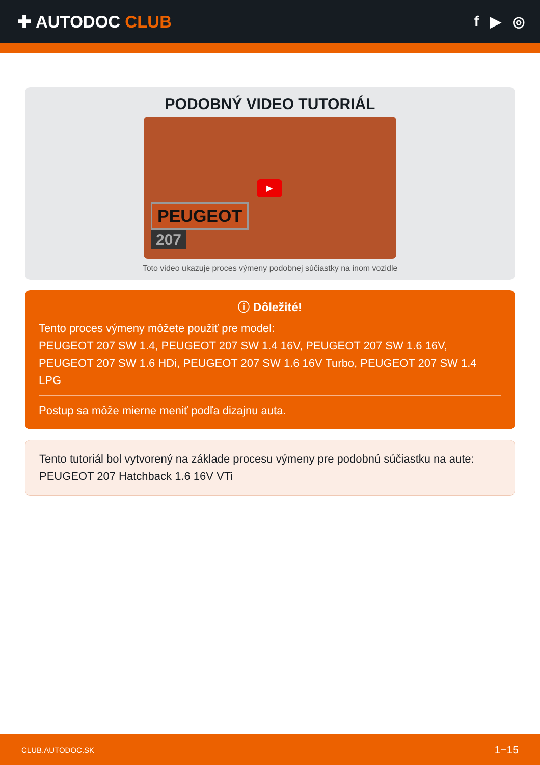✚ AUTODOC CLUB
f ▶ ◎
PODOBNÝ VIDEO TUTORIÁL
▶
PEUGEOT
207
Toto video ukazuje proces výmeny podobnej súčiastky na inom vozidle
ⓘ Dôležité!
Tento proces výmeny môžete použiť pre model:
PEUGEOT 207 SW 1.4, PEUGEOT 207 SW 1.4 16V, PEUGEOT 207 SW 1.6 16V, PEUGEOT 207 SW 1.6 HDi, PEUGEOT 207 SW 1.6 16V Turbo, PEUGEOT 207 SW 1.4 LPG
Postup sa môže mierne meniť podľa dizajnu auta.
Tento tutoriál bol vytvorený na základe procesu výmeny pre podobnú súčiastku na aute: PEUGEOT 207 Hatchback 1.6 16V VTi
CLUB.AUTODOC.SK 1−15